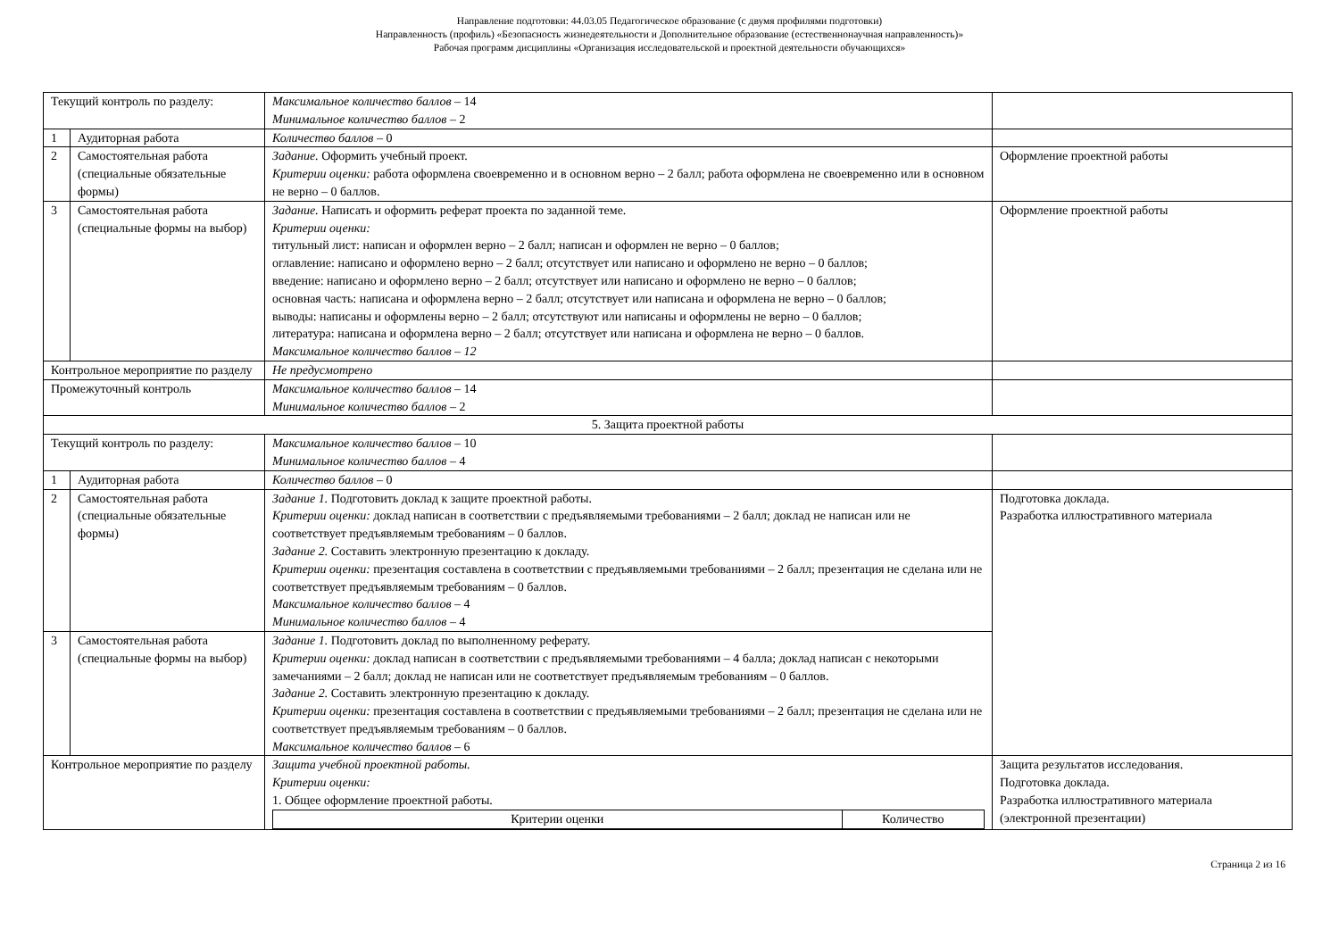Направление подготовки: 44.03.05 Педагогическое образование (с двумя профилями подготовки)
Направленность (профиль) «Безопасность жизнедеятельности и Дополнительное образование (естественнонаучная направленность)»
Рабочая программ дисциплины «Организация исследовательской и проектной деятельности обучающихся»
| Текущий контроль по разделу: | | Максимальное количество баллов – 14 Минимальное количество баллов – 2 | |
| 1 | Аудиторная работа | Количество баллов – 0 | |
| 2 | Самостоятельная работа (специальные обязательные формы) | Задание. Оформить учебный проект. Критерии оценки: работа оформлена своевременно и в основном верно – 2 балл; работа оформлена не своевременно или в основном не верно – 0 баллов. | Оформление проектной работы |
| 3 | Самостоятельная работа (специальные формы на выбор) | Задание. Написать и оформить реферат проекта по заданной теме. Критерии оценки: титульный лист: написан и оформлен верно – 2 балл; написан и оформлен не верно – 0 баллов; оглавление: написано и оформлено верно – 2 балл; отсутствует или написано и оформлено не верно – 0 баллов; введение: написано и оформлено верно – 2 балл; отсутствует или написано и оформлено не верно – 0 баллов; основная часть: написана и оформлена верно – 2 балл; отсутствует или написана и оформлена не верно – 0 баллов; выводы: написаны и оформлены верно – 2 балл; отсутствуют или написаны и оформлены не верно – 0 баллов; литература: написана и оформлена верно – 2 балл; отсутствует или написана и оформлена не верно – 0 баллов. Максимальное количество баллов – 12 | Оформление проектной работы |
| Контрольное мероприятие по разделу | | Не предусмотрено | |
| Промежуточный контроль | | Максимальное количество баллов – 14 Минимальное количество баллов – 2 | |
| 5. Защита проектной работы | | | |
| Текущий контроль по разделу: | | Максимальное количество баллов – 10 Минимальное количество баллов – 4 | |
| 1 | Аудиторная работа | Количество баллов – 0 | |
| 2 | Самостоятельная работа (специальные обязательные формы) | Задание 1. Подготовить доклад к защите проектной работы. Критерии оценки: доклад написан в соответствии с предъявляемыми требованиями – 2 балл; доклад не написан или не соответствует предъявляемым требованиям – 0 баллов. Задание 2. Составить электронную презентацию к докладу. Критерии оценки: презентация составлена в соответствии с предъявляемыми требованиями – 2 балл; презентация не сделана или не соответствует предъявляемым требованиям – 0 баллов. Максимальное количество баллов – 4 Минимальное количество баллов – 4 | Подготовка доклада. Разработка иллюстративного материала |
| 3 | Самостоятельная работа (специальные формы на выбор) | Задание 1. Подготовить доклад по выполненному реферату. Критерии оценки: доклад написан в соответствии с предъявляемыми требованиями – 4 балла; доклад написан с некоторыми замечаниями – 2 балл; доклад не написан или не соответствует предъявляемым требованиям – 0 баллов. Задание 2. Составить электронную презентацию к докладу. Критерии оценки: презентация составлена в соответствии с предъявляемыми требованиями – 2 балл; презентация не сделана или не соответствует предъявляемым требованиям – 0 баллов. Максимальное количество баллов – 6 | |
| Контрольное мероприятие по разделу | | Защита учебной проектной работы. Критерии оценки: 1. Общее оформление проектной работы. / Критерии оценки / Количество / | Защита результатов исследования. Подготовка доклада. Разработка иллюстративного материала (электронной презентации) |
Страница 2 из 16